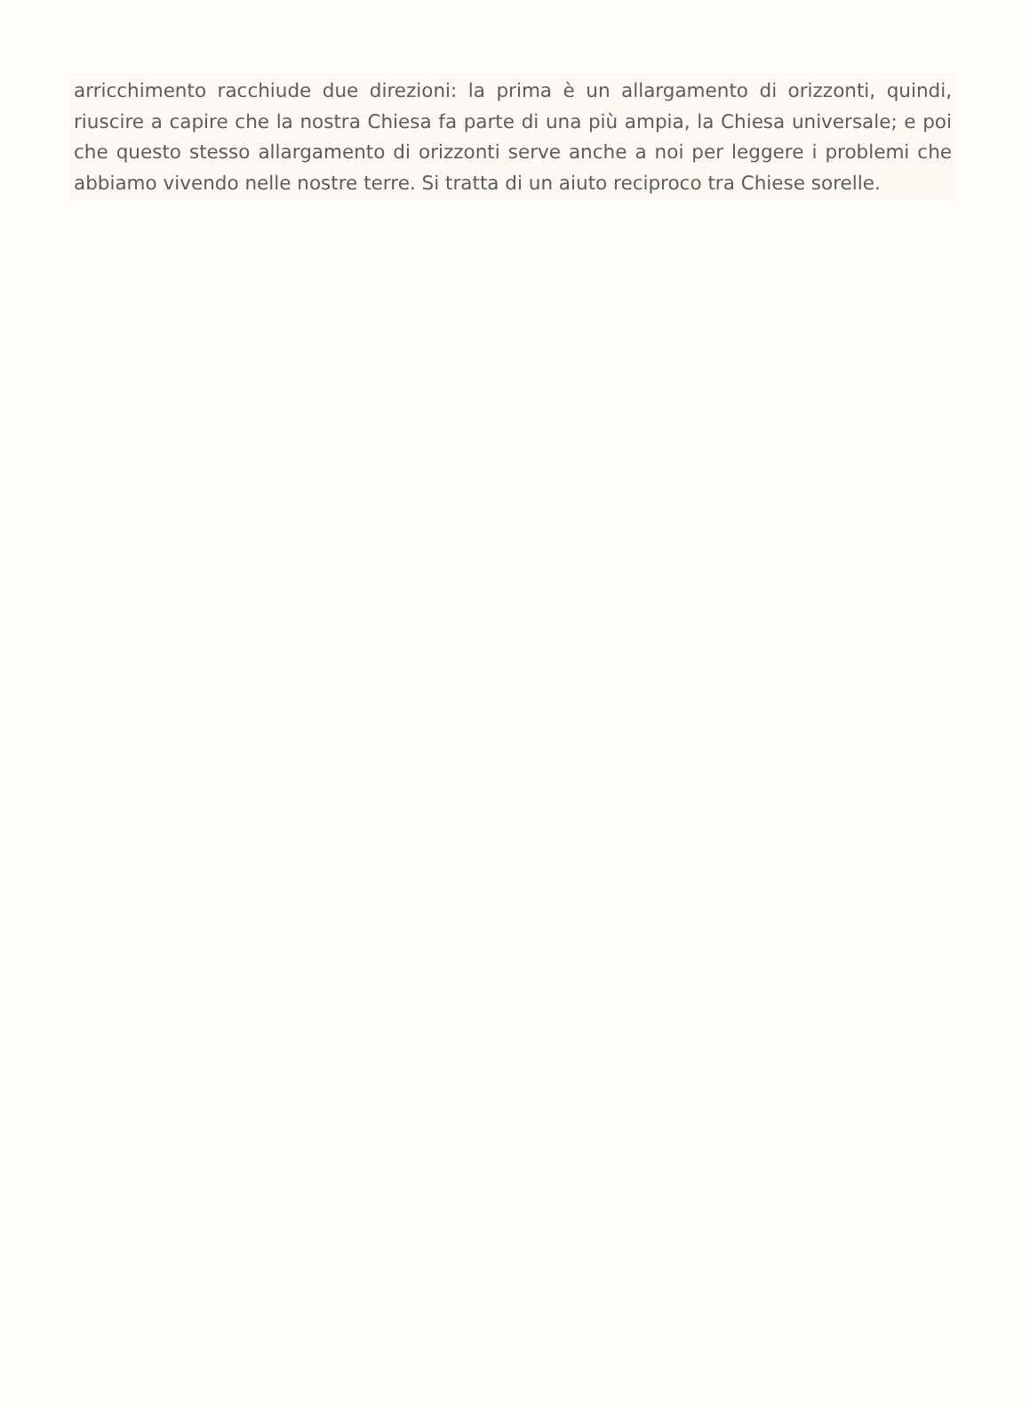arricchimento racchiude due direzioni: la prima è un allargamento di orizzonti, quindi, riuscire a capire che la nostra Chiesa fa parte di una più ampia, la Chiesa universale; e poi che questo stesso allargamento di orizzonti serve anche a noi per leggere i problemi che abbiamo vivendo nelle nostre terre. Si tratta di un aiuto reciproco tra Chiese sorelle.